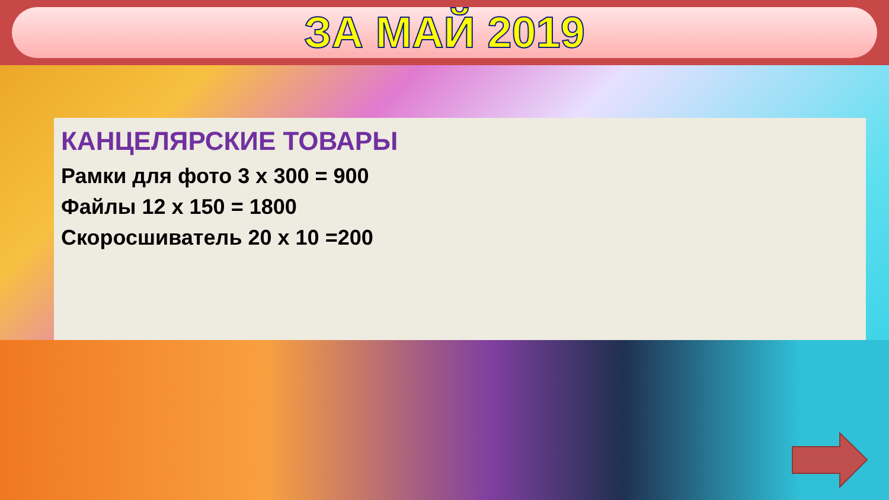ЗА МАЙ 2019
КАНЦЕЛЯРСКИЕ ТОВАРЫ
Рамки для фото 3 х 300 = 900
Файлы 12 х 150 = 1800
Скоросшиватель 20 х 10 =200